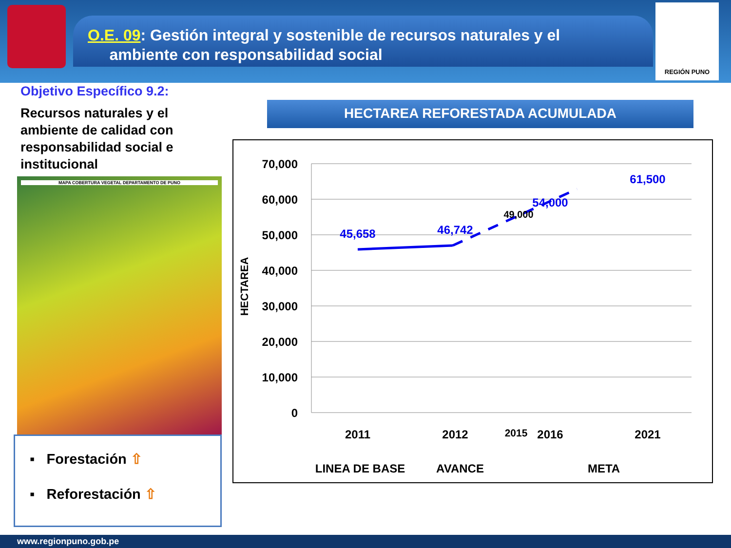O.E. 09: Gestión integral y sostenible de recursos naturales y el
ambiente con responsabilidad social
REGIÓN PUNO
Objetivo Específico 9.2:
Recursos naturales y el ambiente de calidad con responsabilidad social e institucional
MAPA COBERTURA VEGETAL DEPARTAMENTO DE PUNO
▪ Forestación ⇧
▪ Reforestación ⇧
HECTAREA REFORESTADA ACUMULADA
70,000
60,000
50,000
40,000
30,000
20,000
10,000
0
HECTAREA
45,658
46,742
54,000
61,500
49,000
2011
2012
2015
2016
2021
LINEA DE BASE
AVANCE
META
www.regionpuno.gob.pe